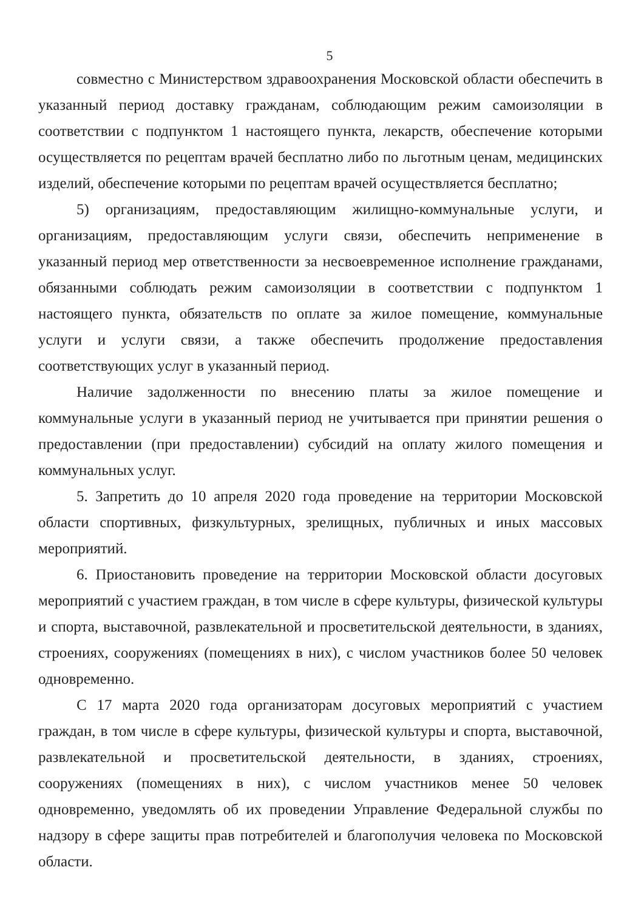5
совместно с Министерством здравоохранения Московской области обеспечить в указанный период доставку гражданам, соблюдающим режим самоизоляции в соответствии с подпунктом 1 настоящего пункта, лекарств, обеспечение которыми осуществляется по рецептам врачей бесплатно либо по льготным ценам, медицинских изделий, обеспечение которыми по рецептам врачей осуществляется бесплатно;
5) организациям, предоставляющим жилищно-коммунальные услуги, и организациям, предоставляющим услуги связи, обеспечить неприменение в указанный период мер ответственности за несвоевременное исполнение гражданами, обязанными соблюдать режим самоизоляции в соответствии с подпунктом 1 настоящего пункта, обязательств по оплате за жилое помещение, коммунальные услуги и услуги связи, а также обеспечить продолжение предоставления соответствующих услуг в указанный период.
Наличие задолженности по внесению платы за жилое помещение и коммунальные услуги в указанный период не учитывается при принятии решения о предоставлении (при предоставлении) субсидий на оплату жилого помещения и коммунальных услуг.
5. Запретить до 10 апреля 2020 года проведение на территории Московской области спортивных, физкультурных, зрелищных, публичных и иных массовых мероприятий.
6. Приостановить проведение на территории Московской области досуговых мероприятий с участием граждан, в том числе в сфере культуры, физической культуры и спорта, выставочной, развлекательной и просветительской деятельности, в зданиях, строениях, сооружениях (помещениях в них), с числом участников более 50 человек одновременно.
С 17 марта 2020 года организаторам досуговых мероприятий с участием граждан, в том числе в сфере культуры, физической культуры и спорта, выставочной, развлекательной и просветительской деятельности, в зданиях, строениях, сооружениях (помещениях в них), с числом участников менее 50 человек одновременно, уведомлять об их проведении Управление Федеральной службы по надзору в сфере защиты прав потребителей и благополучия человека по Московской области.